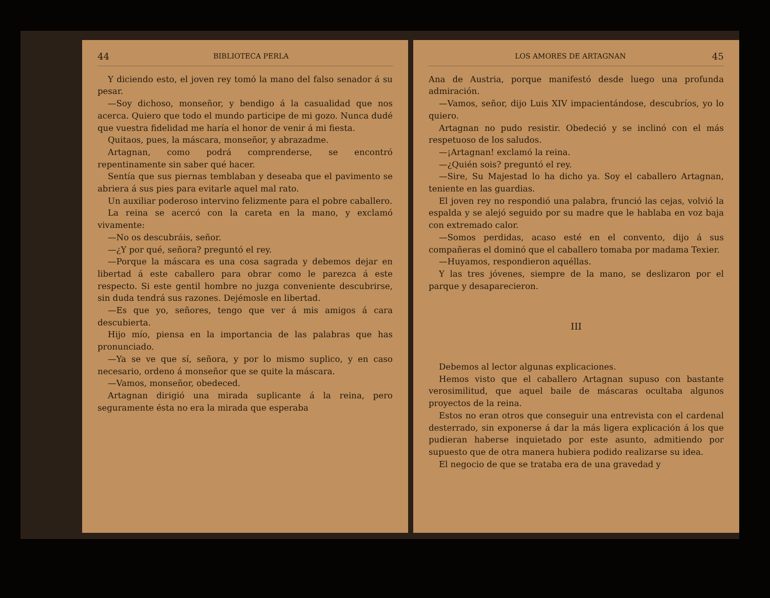44 BIBLIOTECA PERLA
Y diciendo esto, el joven rey tomó la mano del falso senador á su pesar.
—Soy dichoso, monseñor, y bendigo á la casualidad que nos acerca. Quiero que todo el mundo participe de mi gozo. Nunca dudé que vuestra fidelidad me haría el honor de venir á mi fiesta.
Quitaos, pues, la máscara, monseñor, y abrazadme.
Artagnan, como podrá comprenderse, se encontró repentinamente sin saber qué hacer.
Sentía que sus piernas temblaban y deseaba que el pavimento se abriera á sus pies para evitarle aquel mal rato.
Un auxiliar poderoso intervino felizmente para el pobre caballero.
La reina se acercó con la careta en la mano, y exclamó vivamente:
—No os descubráis, señor.
—¿Y por qué, señora? preguntó el rey.
—Porque la máscara es una cosa sagrada y debemos dejar en libertad á este caballero para obrar como le parezca á este respecto. Si este gentil hombre no juzga conveniente descubrirse, sin duda tendrá sus razones. Dejémosle en libertad.
—Es que yo, señores, tengo que ver á mis amigos á cara descubierta.
Hijo mío, piensa en la importancia de las palabras que has pronunciado.
—Ya se ve que sí, señora, y por lo mismo suplico, y en caso necesario, ordeno á monseñor que se quite la máscara.
—Vamos, monseñor, obedeced.
Artagnan dirigió una mirada suplicante á la reina, pero seguramente ésta no era la mirada que esperaba
LOS AMORES DE ARTAGNAN 45
Ana de Austria, porque manifestó desde luego una profunda admiración.
—Vamos, señor, dijo Luis XIV impacientándose, descubríos, yo lo quiero.
Artagnan no pudo resistir. Obedeció y se inclinó con el más respetuoso de los saludos.
—¡Artagnan! exclamó la reina.
—¿Quién sois? preguntó el rey.
—Sire, Su Majestad lo ha dicho ya. Soy el caballero Artagnan, teniente en las guardias.
El joven rey no respondió una palabra, frunció las cejas, volvió la espalda y se alejó seguido por su madre que le hablaba en voz baja con extremado calor.
—Somos perdidas, acaso esté en el convento, dijo á sus compañeras el dominó que el caballero tomaba por madama Texier.
—Huyamos, respondieron aquéllas.
Y las tres jóvenes, siempre de la mano, se deslizaron por el parque y desaparecieron.
III
Debemos al lector algunas explicaciones.
Hemos visto que el caballero Artagnan supuso con bastante verosimilitud, que aquel baile de máscaras ocultaba algunos proyectos de la reina.
Estos no eran otros que conseguir una entrevista con el cardenal desterrado, sin exponerse á dar la más ligera explicación á los que pudieran haberse inquietado por este asunto, admitiendo por supuesto que de otra manera hubiera podido realizarse su idea.
El negocio de que se trataba era de una gravedad y